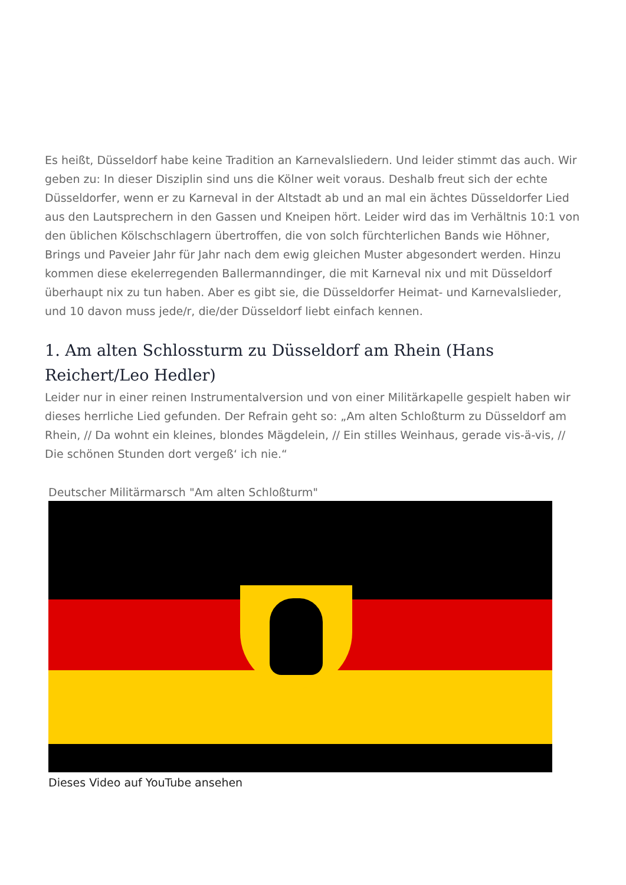Es heißt, Düsseldorf habe keine Tradition an Karnevalsliedern. Und leider stimmt das auch. Wir geben zu: In dieser Disziplin sind uns die Kölner weit voraus. Deshalb freut sich der echte Düsseldorfer, wenn er zu Karneval in der Altstadt ab und an mal ein ächtes Düsseldorfer Lied aus den Lautsprechern in den Gassen und Kneipen hört. Leider wird das im Verhältnis 10:1 von den üblichen Kölschschlagern übertroffen, die von solch fürchterlichen Bands wie Höhner, Brings und Paveier Jahr für Jahr nach dem ewig gleichen Muster abgesondert werden. Hinzu kommen diese ekelerregenden Ballermanndinger, die mit Karneval nix und mit Düsseldorf überhaupt nix zu tun haben. Aber es gibt sie, die Düsseldorfer Heimat- und Karnevalslieder, und 10 davon muss jede/r, die/der Düsseldorf liebt einfach kennen.
1. Am alten Schlossturm zu Düsseldorf am Rhein (Hans Reichert/Leo Hedler)
Leider nur in einer reinen Instrumentalversion und von einer Militärkapelle gespielt haben wir dieses herrliche Lied gefunden. Der Refrain geht so: „Am alten Schloßturm zu Düsseldorf am Rhein, // Da wohnt ein kleines, blondes Mägdelein, // Ein stilles Weinhaus, gerade vis-ä-vis, // Die schönen Stunden dort vergeß‘ ich nie.“
Deutscher Militärmarsch "Am alten Schloßturm"
Dieses Video auf YouTube ansehen